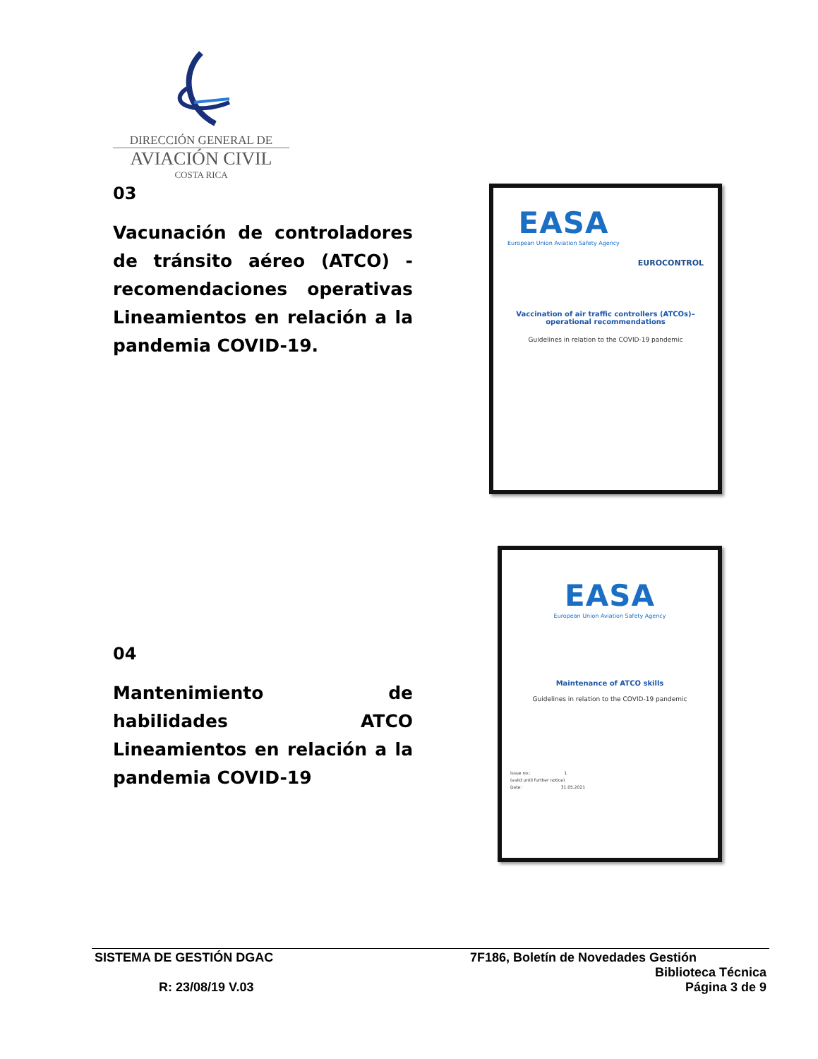DIRECCIÓN GENERAL DE
AVIACIÓN CIVIL
COSTA RICA
03
Vacunación de controladores de tránsito aéreo (ATCO) - recomendaciones operativas Lineamientos en relación a la pandemia COVID-19.
EASA
European Union Aviation Safety Agency
EUROCONTROL
Vaccination of air traffic controllers (ATCOs)– operational recommendations
Guidelines in relation to the COVID-19 pandemic
04
Mantenimiento de habilidades ATCO Lineamientos en relación a la pandemia COVID-19
EASA
European Union Aviation Safety Agency
Maintenance of ATCO skills
Guidelines in relation to the COVID-19 pandemic
Issue no.: 1
(valid until further notice)
Date: 31.05.2021
SISTEMA DE GESTIÓN DGAC 7F186, Boletín de Novedades Gestión
Biblioteca Técnica
R: 23/08/19 V.03 Página 3 de 9